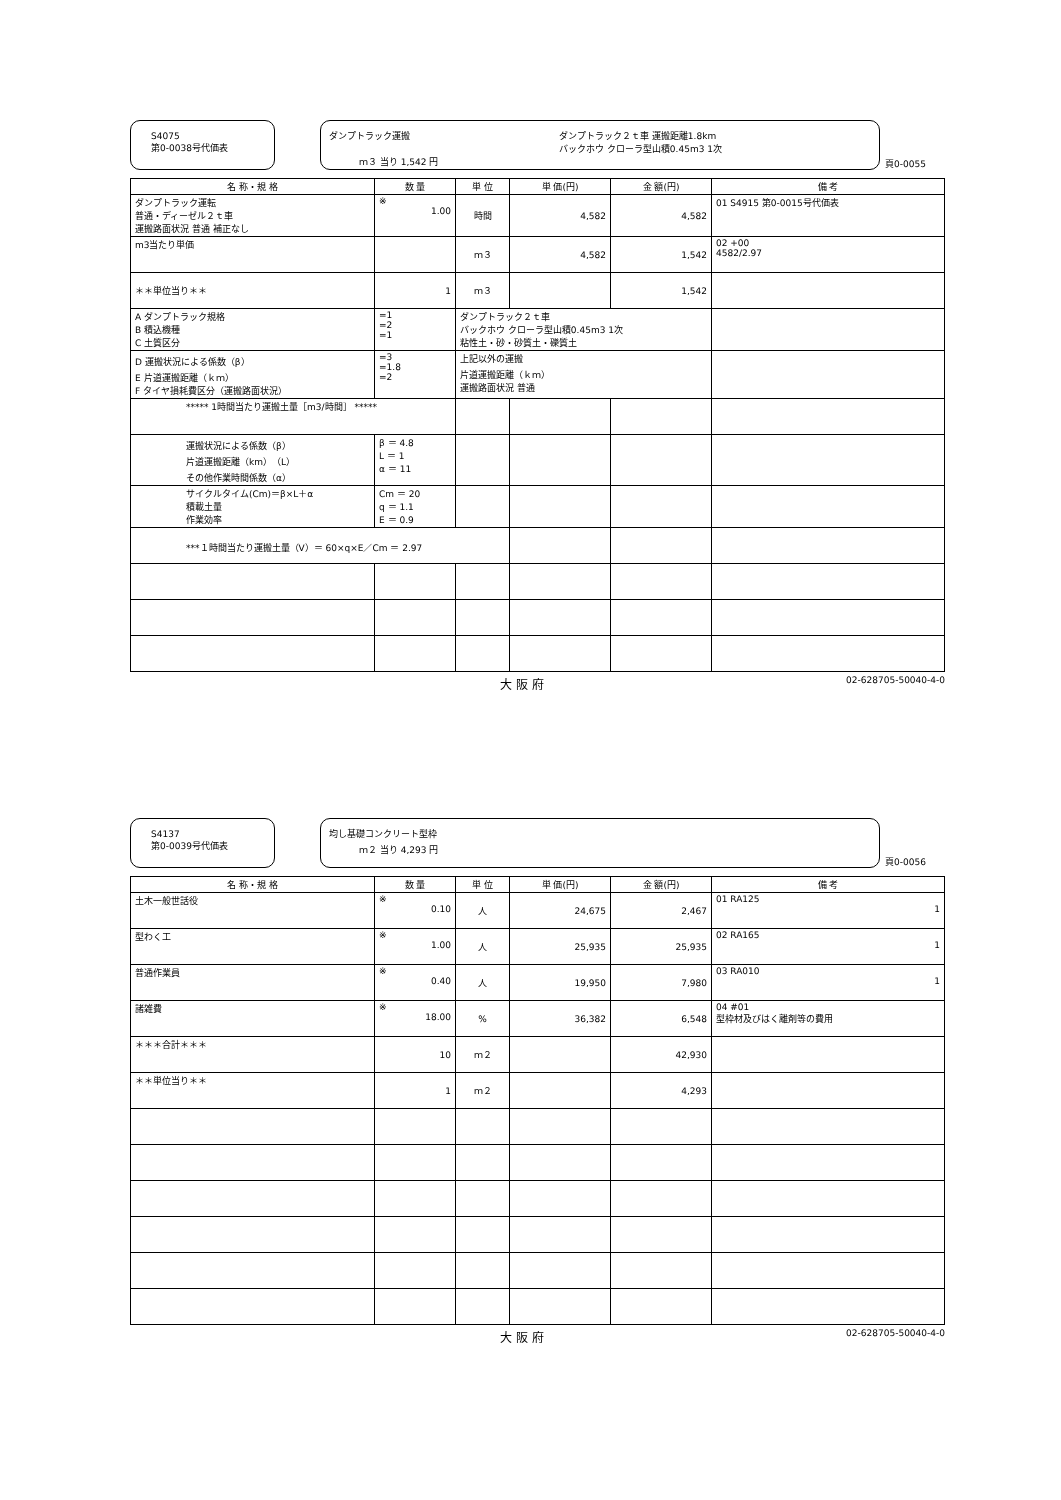S4075
第0-0038号代価表
ダンプトラック運搬
ダンプトラック２ｔ車 運搬距離1.8km
バックホウ クローラ型山積0.45m3 1次
ｍ３ 当り 1,542 円
頁0-0055
| 名 称・規 格 | 数 量 | 単 位 | 単 価(円) | 金 額(円) | 備 考 |
| --- | --- | --- | --- | --- | --- |
| ダンプトラック運転 普通・ディーゼル２ｔ車 運搬路面状況 普通 補正なし | ※ 1.00 | 時間 | 4,582 | 4,582 | 01 S4915 第0-0015号代価表 |
| m3当たり単価 | | ｍ３ | 4,582 | 1,542 | 02 +00 4582/2.97 |
| ＊＊単位当り＊＊ | 1 | ｍ３ | | 1,542 | |
| A ダンプトラック規格 B 積込機種 C 土質区分 | =1 =2 =1 | ダンプトラック２ｔ車 バックホウ クローラ型山積0.45m3 1次 粘性土・砂・砂質土・礫質土 | | | |
| D 運搬状況による係数（β） E 片道運搬距離（ｋｍ） F タイヤ損耗費区分（運搬路面状況） | =3 =1.8 =2 | 上記以外の運搬 片道運搬距離（ｋｍ） 運搬路面状況 普通 | | | |
| ***** 1時間当たり運搬土量［m3/時間］ ***** | | | | | |
| 運搬状況による係数（β） 片道運搬距離（km）（L） その他作業時間係数（α） | β ＝ 4.8 L ＝ 1 α ＝ 11 | | | | |
| サイクルタイム(Cm)＝β×L＋α 積載土量 作業効率 | Cm ＝ 20 q ＝ 1.1 E ＝ 0.9 | | | | |
| ***１時間当たり運搬土量（V）＝ 60×q×E／Cm ＝ 2.97 | | | | | |
大 阪 府 02-628705-50040-4-0
S4137
第0-0039号代価表
均し基礎コンクリート型枠
ｍ２ 当り 4,293 円
頁0-0056
| 名 称・規 格 | 数 量 | 単 位 | 単 価(円) | 金 額(円) | 備 考 |
| --- | --- | --- | --- | --- | --- |
| 土木一般世話役 | ※ 0.10 | 人 | 24,675 | 2,467 | 01 RA125 1 |
| 型わく工 | ※ 1.00 | 人 | 25,935 | 25,935 | 02 RA165 1 |
| 普通作業員 | ※ 0.40 | 人 | 19,950 | 7,980 | 03 RA010 1 |
| 諸雑費 | ※ 18.00 | % | 36,382 | 6,548 | 04 #01 型枠材及びはく離剤等の費用 |
| ＊＊＊合計＊＊＊ | 10 | ｍ２ | | 42,930 | |
| ＊＊単位当り＊＊ | 1 | ｍ２ | | 4,293 | |
大 阪 府 02-628705-50040-4-0